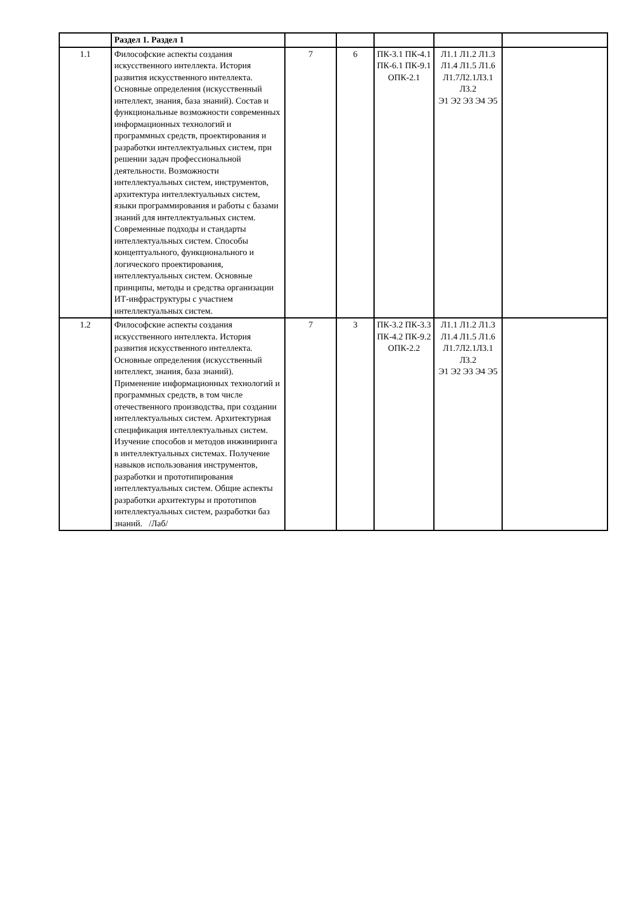| | Раздел 1. Раздел 1 | | | | | |
| 1.1 | Философские аспекты создания искусственного интеллекта. История развития искусственного интеллекта. Основные определения (искусственный интеллект, знания, база знаний). Состав и функциональные возможности современных информационных технологий и программных средств, проектирования и разработки интеллектуальных систем, при решении задач профессиональной деятельности. Возможности интеллектуальных систем, инструментов, архитектура интеллектуальных систем, языки программирования и работы с базами знаний для интеллектуальных систем. Современные подходы и стандарты интеллектуальных систем. Способы концептуального, функционального и логического проектирования, интеллектуальных систем. Основные принципы, методы и средства организации ИТ-инфраструктуры с участием интеллектуальных систем. | 7 | 6 | ПК-3.1 ПК-4.1 ПК-6.1 ПК-9.1 ОПК-2.1 | Л1.1 Л1.2 Л1.3 Л1.4 Л1.5 Л1.6 Л1.7Л2.1Л3.1 Л3.2 Э1 Э2 Э3 Э4 Э5 | |
| 1.2 | Философские аспекты создания искусственного интеллекта. История развития искусственного интеллекта. Основные определения (искусственный интеллект, знания, база знаний). Применение информационных технологий и программных средств, в том числе отечественного производства, при создании интеллектуальных систем. Архитектурная спецификация интеллектуальных систем. Изучение способов и методов инжиниринга в интеллектуальных системах. Получение навыков использования инструментов, разработки и прототипирования интеллектуальных систем. Общие аспекты разработки архитектуры и прототипов интеллектуальных систем, разработки баз знаний. /Лаб/ | 7 | 3 | ПК-3.2 ПК-3.3 ПК-4.2 ПК-9.2 ОПК-2.2 | Л1.1 Л1.2 Л1.3 Л1.4 Л1.5 Л1.6 Л1.7Л2.1Л3.1 Л3.2 Э1 Э2 Э3 Э4 Э5 | |